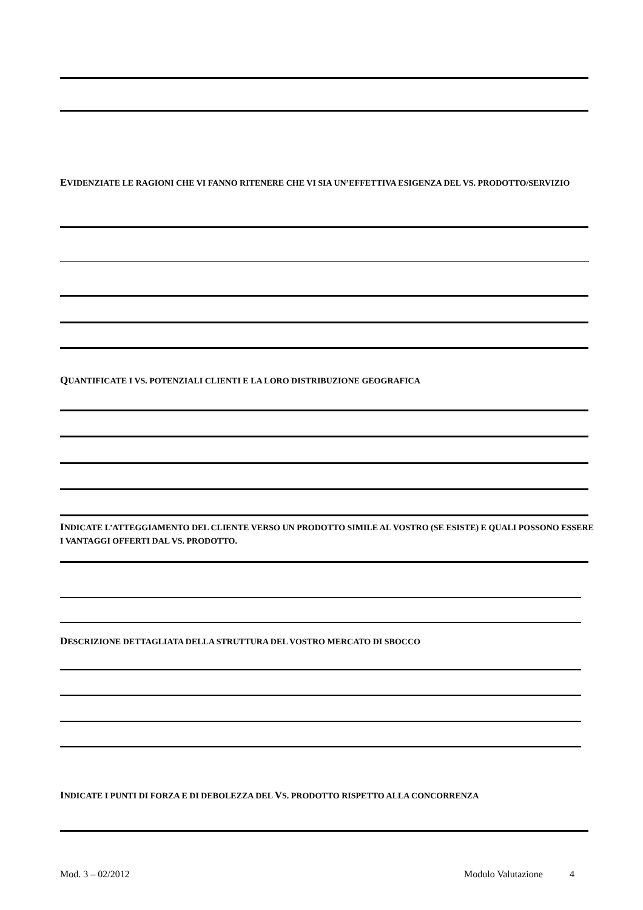EVIDENZIATE LE RAGIONI CHE VI FANNO RITENERE CHE VI SIA UN’EFFETTIVA ESIGENZA DEL VS. PRODOTTO/SERVIZIO
QUANTIFICATE I VS. POTENZIALI CLIENTI E LA LORO DISTRIBUZIONE GEOGRAFICA
INDICATE L’ATTEGGIAMENTO DEL CLIENTE VERSO UN PRODOTTO SIMILE AL VOSTRO (SE ESISTE) E QUALI POSSONO ESSERE I VANTAGGI OFFERTI DAL VS. PRODOTTO.
DESCRIZIONE DETTAGLIATA DELLA STRUTTURA DEL VOSTRO MERCATO DI SBOCCO
INDICATE I PUNTI DI FORZA E DI DEBOLEZZA DEL VS. PRODOTTO RISPETTO ALLA CONCORRENZA
Mod. 3 – 02/2012 Modulo Valutazione 4